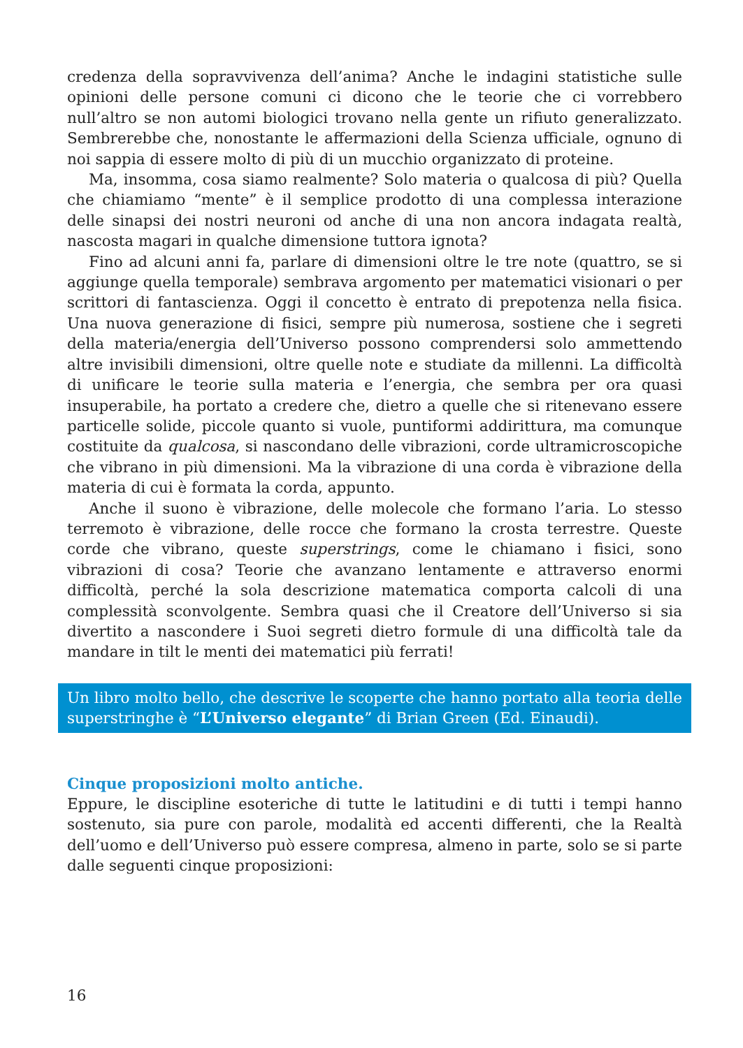credenza della sopravvivenza dell’anima? Anche le indagini statistiche sulle opinioni delle persone comuni ci dicono che le teorie che ci vorrebbero null’altro se non automi biologici trovano nella gente un rifiuto generalizzato. Sembrerebbe che, nonostante le affermazioni della Scienza ufficiale, ognuno di noi sappia di essere molto di più di un mucchio organizzato di proteine.
Ma, insomma, cosa siamo realmente? Solo materia o qualcosa di più? Quella che chiamiamo “mente” è il semplice prodotto di una complessa interazione delle sinapsi dei nostri neuroni od anche di una non ancora indagata realtà, nascosta magari in qualche dimensione tuttora ignota?
Fino ad alcuni anni fa, parlare di dimensioni oltre le tre note (quattro, se si aggiunge quella temporale) sembrava argomento per matematici visionari o per scrittori di fantascienza. Oggi il concetto è entrato di prepotenza nella fisica. Una nuova generazione di fisici, sempre più numerosa, sostiene che i segreti della materia/energia dell’Universo possono comprendersi solo ammettendo altre invisibili dimensioni, oltre quelle note e studiate da millenni. La difficoltà di unificare le teorie sulla materia e l’energia, che sembra per ora quasi insuperabile, ha portato a credere che, dietro a quelle che si ritenevano essere particelle solide, piccole quanto si vuole, puntiformi addirittura, ma comunque costituite da qualcosa, si nascondano delle vibrazioni, corde ultramicroscopiche che vibrano in più dimensioni. Ma la vibrazione di una corda è vibrazione della materia di cui è formata la corda, appunto.
Anche il suono è vibrazione, delle molecole che formano l’aria. Lo stesso terremoto è vibrazione, delle rocce che formano la crosta terrestre. Queste corde che vibrano, queste superstrings, come le chiamano i fisici, sono vibrazioni di cosa? Teorie che avanzano lentamente e attraverso enormi difficoltà, perché la sola descrizione matematica comporta calcoli di una complessità sconvolgente. Sembra quasi che il Creatore dell’Universo si sia divertito a nascondere i Suoi segreti dietro formule di una difficoltà tale da mandare in tilt le menti dei matematici più ferrati!
Un libro molto bello, che descrive le scoperte che hanno portato alla teoria delle superstringhe è “L’Universo elegante” di Brian Green (Ed. Einaudi).
Cinque proposizioni molto antiche.
Eppure, le discipline esoteriche di tutte le latitudini e di tutti i tempi hanno sostenuto, sia pure con parole, modalità ed accenti differenti, che la Realtà dell’uomo e dell’Universo può essere compresa, almeno in parte, solo se si parte dalle seguenti cinque proposizioni:
16